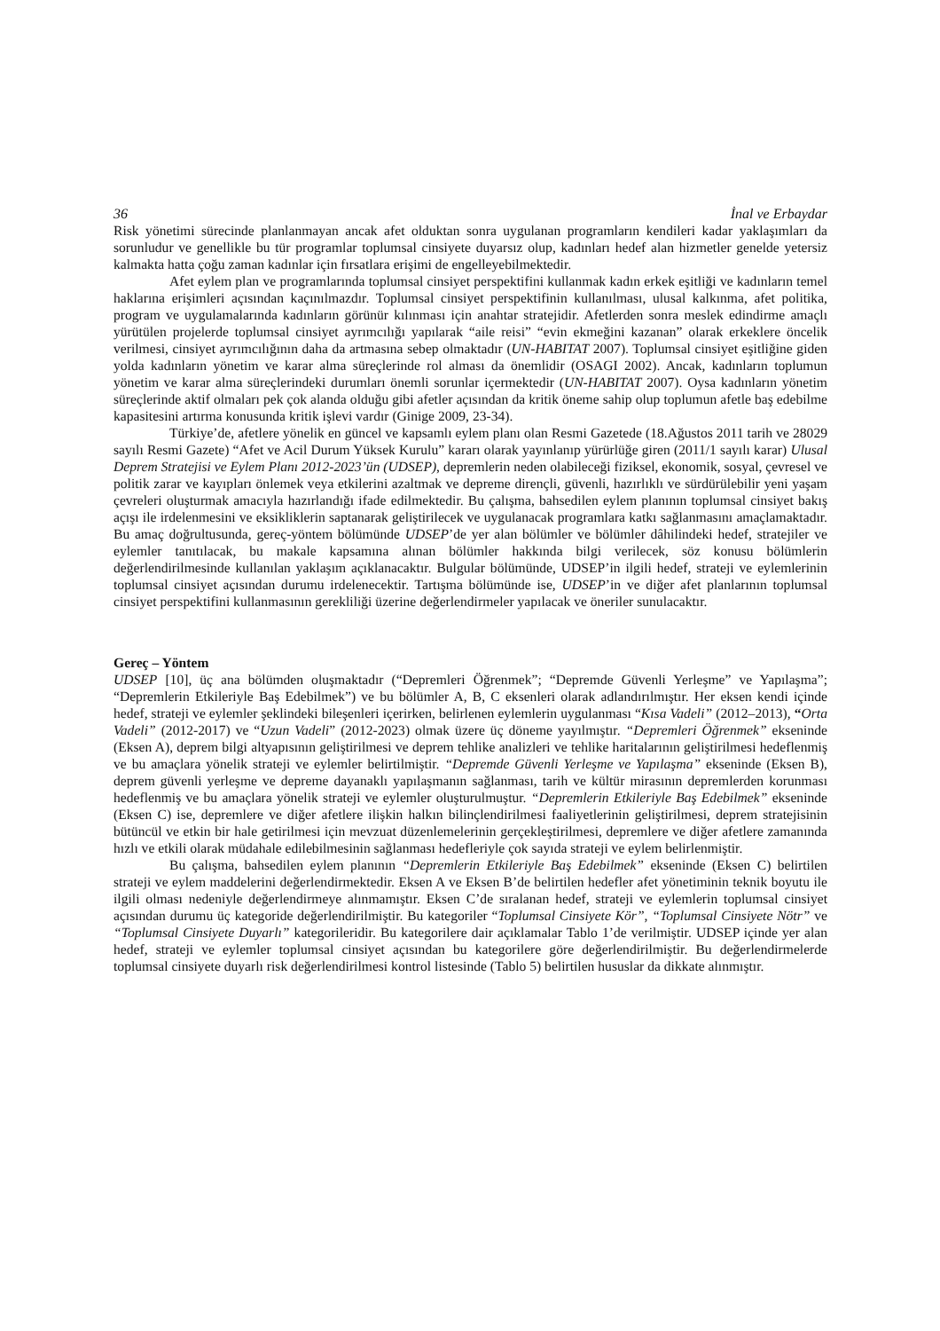36 İnal ve Erbaydar
Risk yönetimi sürecinde planlanmayan ancak afet olduktan sonra uygulanan programların kendileri kadar yaklaşımları da sorunludur ve genellikle bu tür programlar toplumsal cinsiyete duyarsız olup, kadınları hedef alan hizmetler genelde yetersiz kalmakta hatta çoğu zaman kadınlar için fırsatlara erişimi de engelleyebilmektedir.
Afet eylem plan ve programlarında toplumsal cinsiyet perspektifini kullanmak kadın erkek eşitliği ve kadınların temel haklarına erişimleri açısından kaçınılmazdır. Toplumsal cinsiyet perspektifinin kullanılması, ulusal kalkınma, afet politika, program ve uygulamalarında kadınların görünür kılınması için anahtar stratejidir. Afetlerden sonra meslek edindirme amaçlı yürütülen projelerde toplumsal cinsiyet ayrımcılığı yapılarak “aile reisi” “evin ekmeğini kazanan” olarak erkeklere öncelik verilmesi, cinsiyet ayrımcılığının daha da artmasına sebep olmaktadır (UN-HABITAT 2007). Toplumsal cinsiyet eşitliğine giden yolda kadınların yönetim ve karar alma süreçlerinde rol alması da önemlidir (OSAGI 2002). Ancak, kadınların toplumun yönetim ve karar alma süreçlerindeki durumları önemli sorunlar içermektedir (UN-HABITAT 2007). Oysa kadınların yönetim süreçlerinde aktif olmaları pek çok alanda olduğu gibi afetler açısından da kritik öneme sahip olup toplumun afetle baş edebilme kapasitesini artırma konusunda kritik işlevi vardır (Ginige 2009, 23-34).
Türkiye’de, afetlere yönelik en güncel ve kapsamlı eylem planı olan Resmi Gazetede (18.Ağustos 2011 tarih ve 28029 sayılı Resmi Gazete) “Afet ve Acil Durum Yüksek Kurulu” kararı olarak yayınlanıp yürürlüğe giren (2011/1 sayılı karar) Ulusal Deprem Stratejisi ve Eylem Planı 2012-2023’ün (UDSEP), depremlerin neden olabileceği fiziksel, ekonomik, sosyal, çevresel ve politik zarar ve kayıpları önlemek veya etkilerini azaltmak ve depreme dirençli, güvenli, hazırlıklı ve sürdürülebilir yeni yaşam çevreleri oluşturmak amacıyla hazırlandığı ifade edilmektedir. Bu çalışma, bahsedilen eylem planının toplumsal cinsiyet bakış açışı ile irdelenmesini ve eksikliklerin saptanarak geliştirilecek ve uygulanacak programlara katkı sağlanmasını amaçlamaktadır. Bu amaç doğrultusunda, gereç-yöntem bölümünde UDSEP’de yer alan bölümler ve bölümler dâhilindeki hedef, stratejiler ve eylemler tanıtılacak, bu makale kapsamına alınan bölümler hakkında bilgi verilecek, söz konusu bölümlerin değerlendirilmesinde kullanılan yaklaşım açıklanacaktır. Bulgular bölümünde, UDSEP’in ilgili hedef, strateji ve eylemlerinin toplumsal cinsiyet açısından durumu irdelenecektir. Tartışma bölümünde ise, UDSEP’in ve diğer afet planlarının toplumsal cinsiyet perspektifini kullanmasının gerekliliği üzerine değerlendirmeler yapılacak ve öneriler sunulacaktır.
Gereç – Yöntem
UDSEP [10], üç ana bölümden oluşmaktadır (“Depremleri Öğrenmek”; “Depremde Güvenli Yerleşme” ve Yapılaşma”; “Depremlerin Etkileriyle Baş Edebilmek”) ve bu bölümler A, B, C eksenleri olarak adlandırılmıştır. Her eksen kendi içinde hedef, strateji ve eylemler şeklindeki bileşenleri içerirken, belirlenen eylemlerin uygulanması “Kısa Vadeli” (2012–2013), “Orta Vadeli” (2012-2017) ve “Uzun Vadeli” (2012-2023) olmak üzere üç döneme yayılmıştır. “Depremleri Öğrenmek” ekseninde (Eksen A), deprem bilgi altyapısının geliştirilmesi ve deprem tehlike analizleri ve tehlike haritalarının geliştirilmesi hedeflenmiş ve bu amaçlara yönelik strateji ve eylemler belirtilmiştir. “Depremde Güvenli Yerleşme ve Yapılaşma” ekseninde (Eksen B), deprem güvenli yerleşme ve depreme dayanaklı yapılaşmanın sağlanması, tarih ve kültür mirasının depremlerden korunması hedeflenmiş ve bu amaçlara yönelik strateji ve eylemler oluşturulmuştur. “Depremlerin Etkileriyle Baş Edebilmek” ekseninde (Eksen C) ise, depremlere ve diğer afetlere ilişkin halkın bilinçlendirilmesi faaliyetlerinin geliştirilmesi, deprem stratejisinin bütüncül ve etkin bir hale getirilmesi için mevzuat düzenlemelerinin gerçekleştirilmesi, depremlere ve diğer afetlere zamanında hızlı ve etkili olarak müdahale edilebilmesinin sağlanması hedefleriyle çok sayıda strateji ve eylem belirlenmiştir.
Bu çalışma, bahsedilen eylem planının “Depremlerin Etkileriyle Baş Edebilmek” ekseninde (Eksen C) belirtilen strateji ve eylem maddelerini değerlendirmektedir. Eksen A ve Eksen B’de belirtilen hedefler afet yönetiminin teknik boyutu ile ilgili olması nedeniyle değerlendirmeye alınmamıştır. Eksen C’de sıralanan hedef, strateji ve eylemlerin toplumsal cinsiyet açısından durumu üç kategoride değerlendirilmiştir. Bu kategoriler “Toplumsal Cinsiyete Kör”, “Toplumsal Cinsiyete Nötr” ve “Toplumsal Cinsiyete Duyarlı” kategorileridir. Bu kategorilere dair açıklamalar Tablo 1’de verilmiştir. UDSEP içinde yer alan hedef, strateji ve eylemler toplumsal cinsiyet açısından bu kategorilere göre değerlendirilmiştir. Bu değerlendirmelerde toplumsal cinsiyete duyarlı risk değerlendirilmesi kontrol listesinde (Tablo 5) belirtilen hususlar da dikkate alınmıştır.